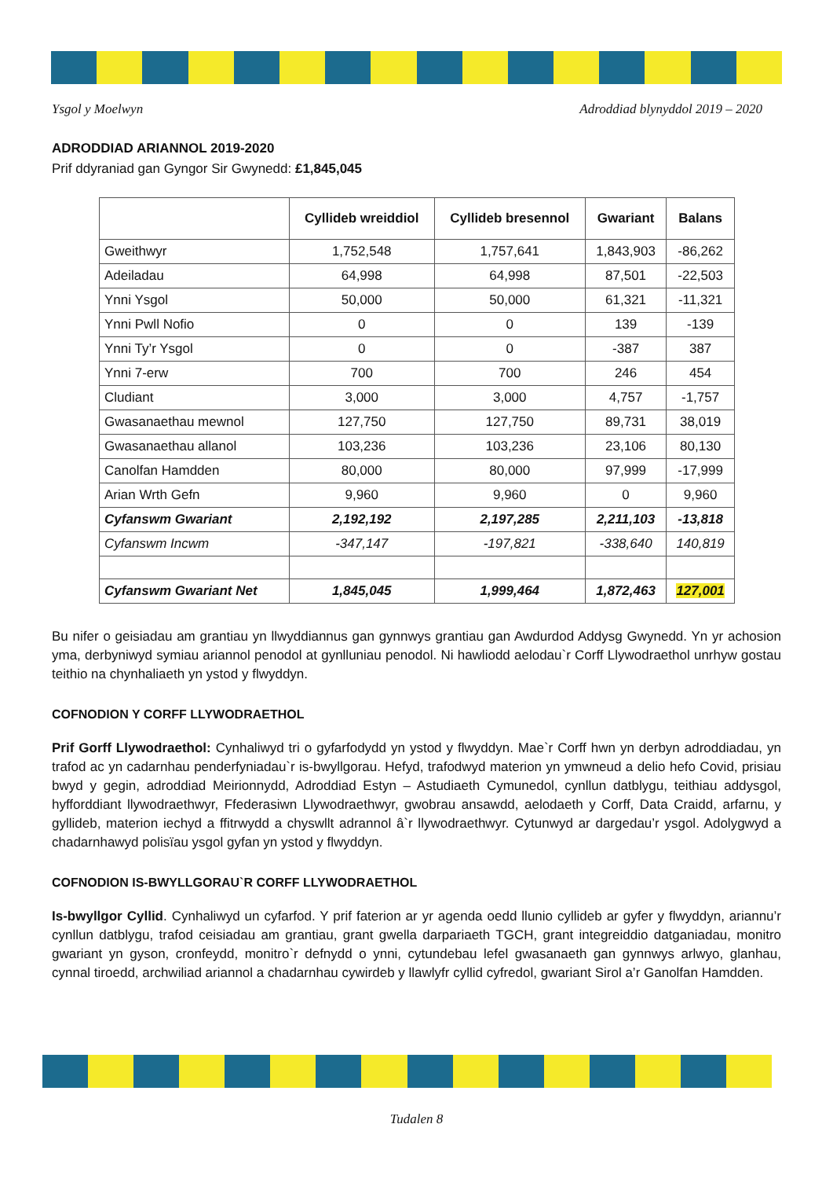Ysgol y Moelwyn Adroddiad blynyddol 2019 – 2020
ADRODDIAD ARIANNOL 2019-2020
Prif ddyraniad gan Gyngor Sir Gwynedd: £1,845,045
| | Cyllideb wreiddiol | Cyllideb bresennol | Gwariant | Balans |
| --- | --- | --- | --- | --- |
| Gweithwyr | 1,752,548 | 1,757,641 | 1,843,903 | -86,262 |
| Adeiladau | 64,998 | 64,998 | 87,501 | -22,503 |
| Ynni Ysgol | 50,000 | 50,000 | 61,321 | -11,321 |
| Ynni Pwll Nofio | 0 | 0 | 139 | -139 |
| Ynni Ty’r Ysgol | 0 | 0 | -387 | 387 |
| Ynni 7-erw | 700 | 700 | 246 | 454 |
| Cludiant | 3,000 | 3,000 | 4,757 | -1,757 |
| Gwasanaethau mewnol | 127,750 | 127,750 | 89,731 | 38,019 |
| Gwasanaethau allanol | 103,236 | 103,236 | 23,106 | 80,130 |
| Canolfan Hamdden | 80,000 | 80,000 | 97,999 | -17,999 |
| Arian Wrth Gefn | 9,960 | 9,960 | 0 | 9,960 |
| Cyfanswm Gwariant | 2,192,192 | 2,197,285 | 2,211,103 | -13,818 |
| Cyfanswm Incwm | -347,147 | -197,821 | -338,640 | 140,819 |
| Cyfanswm Gwariant Net | 1,845,045 | 1,999,464 | 1,872,463 | 127,001 |
Bu nifer o geisiadau am grantiau yn llwyddiannus gan gynnwys grantiau gan Awdurdod Addysg Gwynedd. Yn yr achosion yma, derbyniwyd symiau ariannol penodol at gynlluniau penodol. Ni hawliodd aelodau`r Corff Llywodraethol unrhyw gostau teithio na chynhaliaeth yn ystod y flwyddyn.
COFNODION Y CORFF LLYWODRAETHOL
Prif Gorff Llywodraethol: Cynhaliwyd tri o gyfarfodydd yn ystod y flwyddyn. Mae`r Corff hwn yn derbyn adroddiadau, yn trafod ac yn cadarnhau penderfyniadau`r is-bwyllgorau. Hefyd, trafodwyd materion yn ymwneud a delio hefo Covid, prisiau bwyd y gegin, adroddiad Meirionnydd, Adroddiad Estyn – Astudiaeth Cymunedol, cynllun datblygu, teithiau addysgol, hyfforddiant llywodraethwyr, Ffederasiwn Llywodraethwyr, gwobrau ansawdd, aelodaeth y Corff, Data Craidd, arfarnu, y gyllideb, materion iechyd a ffitrwydd a chyswllt adrannol â`r llywodraethwyr. Cytunwyd ar dargedau’r ysgol. Adolygwyd a chadarnhawyd polisïau ysgol gyfan yn ystod y flwyddyn.
COFNODION IS-BWYLLGORAU`R CORFF LLYWODRAETHOL
Is-bwyllgor Cyllid. Cynhaliwyd un cyfarfod. Y prif faterion ar yr agenda oedd llunio cyllideb ar gyfer y flwyddyn, ariannu’r cynllun datblygu, trafod ceisiadau am grantiau, grant gwella darpariaeth TGCH, grant integreiddio datganiadau, monitro gwariant yn gyson, cronfeydd, monitro`r defnydd o ynni, cytundebau lefel gwasanaeth gan gynnwys arlwyo, glanhau, cynnal tiroedd, archwiliad ariannol a chadarnhau cywirdeb y llawlyfr cyllid cyfredol, gwariant Sirol a’r Ganolfan Hamdden.
Tudalen 8